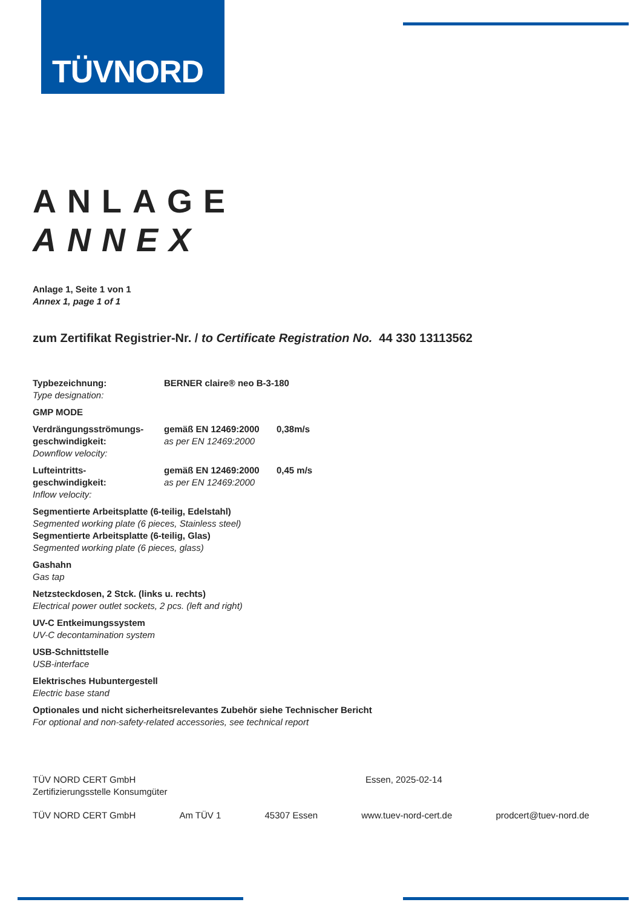TÜVNORD
ANLAGE
ANNEX
Anlage 1, Seite 1 von 1
Annex 1, page 1 of 1
zum Zertifikat Registrier-Nr. / to Certificate Registration No. 44 330 13113562
Typbezeichnung:
Type designation:
BERNER claire® neo B-3-180
GMP MODE
Verdrängungsströmungs-
geschwindigkeit:
Downflow velocity:
gemäß EN 12469:2000
as per EN 12469:2000
0,38m/s
Lufteintritts-
geschwindigkeit:
Inflow velocity:
gemäß EN 12469:2000
as per EN 12469:2000
0,45 m/s
Segmentierte Arbeitsplatte (6-teilig, Edelstahl)
Segmented working plate (6 pieces, Stainless steel)
Segmentierte Arbeitsplatte (6-teilig, Glas)
Segmented working plate (6 pieces, glass)
Gashahn
Gas tap
Netzsteckdosen, 2 Stck. (links u. rechts)
Electrical power outlet sockets, 2 pcs. (left and right)
UV-C Entkeimungssystem
UV-C decontamination system
USB-Schnittstelle
USB-interface
Elektrisches Hubuntergestell
Electric base stand
Optionales und nicht sicherheitsrelevantes Zubehör siehe Technischer Bericht
For optional and non-safety-related accessories, see technical report
TÜV NORD CERT GmbH
Zertifizierungsstelle Konsumgüter
Essen, 2025-02-14
TÜV NORD CERT GmbH Am TÜV 1 45307 Essen www.tuev-nord-cert.de prodcert@tuev-nord.de